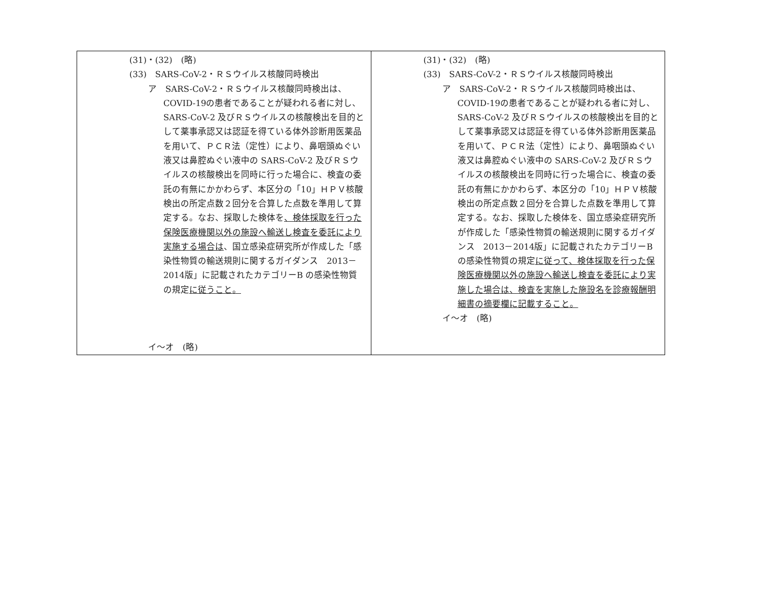| (31)・(32) (略) (33) SARS-CoV-2・ＲＳウイルス核酸同時検出 ア SARS-CoV-2・ＲＳウイルス核酸同時検出は、COVID-19の患者であることが疑われる者に対し、SARS-CoV-2 及びＲＳウイルスの核酸検出を目的として薬事承認又は認証を得ている体外診断用医薬品を用いて、ＰＣＲ法（定性）により、鼻咽頭ぬぐい液又は鼻腔ぬぐい液中の SARS-CoV-2 及びＲＳウイルスの核酸検出を同時に行った場合に、検査の委託の有無にかかわらず、本区分の「10」ＨＰＶ核酸検出の所定点数２回分を合算した点数を準用して算定する。なお、採取した検体を 、検体採取を行った保険医療機関以外の施設へ輸送し検査を委託により実施する場合は 、国立感染症研究所が作成した「感染性物質の輸送規則に関するガイダンス 2013－2014版」に記載されたカテゴリーB の感染性物質の規定 に従うこと。 イ～オ (略) | (31)・(32) (略) (33) SARS-CoV-2・ＲＳウイルス核酸同時検出 ア SARS-CoV-2・ＲＳウイルス核酸同時検出は、COVID-19の患者であることが疑われる者に対し、SARS-CoV-2 及びＲＳウイルスの核酸検出を目的として薬事承認又は認証を得ている体外診断用医薬品を用いて、ＰＣＲ法（定性）により、鼻咽頭ぬぐい液又は鼻腔ぬぐい液中の SARS-CoV-2 及びＲＳウイルスの核酸検出を同時に行った場合に、検査の委託の有無にかかわらず、本区分の「10」ＨＰＶ核酸検出の所定点数２回分を合算した点数を準用して算定する。なお、採取した検体を、国立感染症研究所が作成した「感染性物質の輸送規則に関するガイダンス 2013－2014版」に記載されたカテゴリーB の感染性物質の規定 に従って、検体採取を行った保険医療機関以外の施設へ輸送し検査を委託により実施した場合は、検査を実施した施設名を診療報酬明細書の摘要欄に記載すること。 イ～オ (略) |